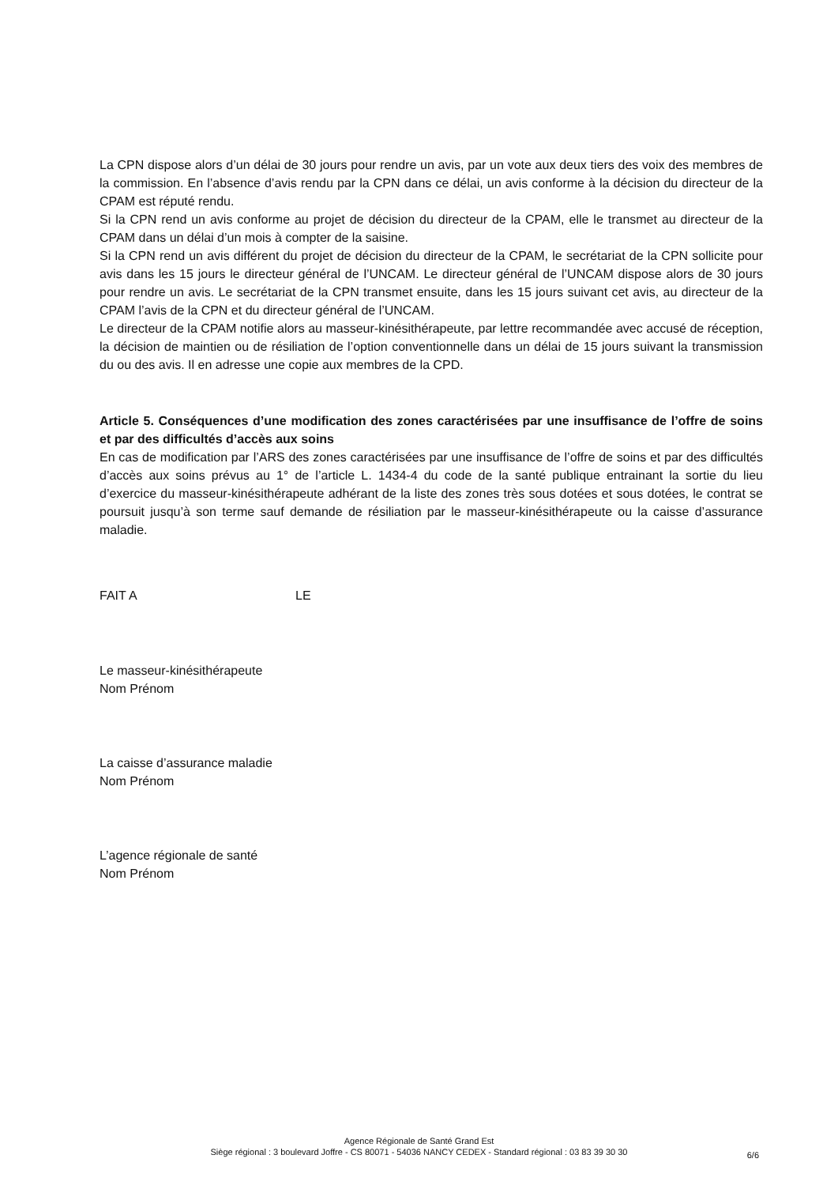La CPN dispose alors d’un délai de 30 jours pour rendre un avis, par un vote aux deux tiers des voix des membres de la commission. En l’absence d’avis rendu par la CPN dans ce délai, un avis conforme à la décision du directeur de la CPAM est réputé rendu.
Si la CPN rend un avis conforme au projet de décision du directeur de la CPAM, elle le transmet au directeur de la CPAM dans un délai d’un mois à compter de la saisine.
Si la CPN rend un avis différent du projet de décision du directeur de la CPAM, le secrétariat de la CPN sollicite pour avis dans les 15 jours le directeur général de l’UNCAM. Le directeur général de l’UNCAM dispose alors de 30 jours pour rendre un avis. Le secrétariat de la CPN transmet ensuite, dans les 15 jours suivant cet avis, au directeur de la CPAM l’avis de la CPN et du directeur général de l’UNCAM.
Le directeur de la CPAM notifie alors au masseur-kinésithérapeute, par lettre recommandée avec accusé de réception, la décision de maintien ou de résiliation de l’option conventionnelle dans un délai de 15 jours suivant la transmission du ou des avis. Il en adresse une copie aux membres de la CPD.
Article 5. Conséquences d’une modification des zones caractérisées par une insuffisance de l’offre de soins et par des difficultés d’accès aux soins
En cas de modification par l’ARS des zones caractérisées par une insuffisance de l’offre de soins et par des difficultés d’accès aux soins prévus au 1° de l’article L. 1434-4 du code de la santé publique entrainant la sortie du lieu d’exercice du masseur-kinésithérapeute adhérant de la liste des zones très sous dotées et sous dotées, le contrat se poursuit jusqu’à son terme sauf demande de résiliation par le masseur-kinésithérapeute ou la caisse d’assurance maladie.
FAIT A LE
Le masseur-kinésithérapeute
Nom Prénom
La caisse d’assurance maladie
Nom Prénom
L’agence régionale de santé
Nom Prénom
Agence Régionale de Santé Grand Est
Siège régional : 3 boulevard Joffre - CS 80071 - 54036 NANCY CEDEX - Standard régional : 03 83 39 30 30
6/6